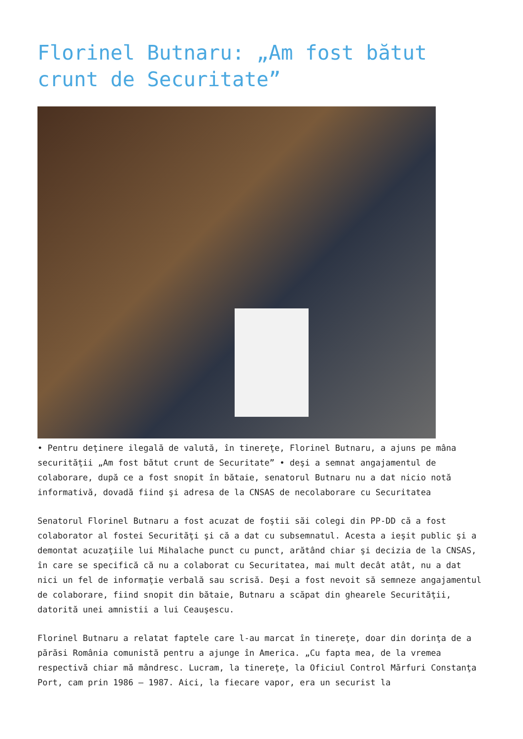Florinel Butnaru: „Am fost bătut crunt de Securitate”
• Pentru deţinere ilegală de valută, în tinereţe, Florinel Butnaru, a ajuns pe mâna securităţii „Am fost bătut crunt de Securitate” • deşi a semnat angajamentul de colaborare, după ce a fost snopit în bătaie, senatorul Butnaru nu a dat nicio notă informativă, dovadă fiind şi adresa de la CNSAS de necolaborare cu Securitatea
Senatorul Florinel Butnaru a fost acuzat de foştii săi colegi din PP-DD că a fost colaborator al fostei Securităţi şi că a dat cu subsemnatul. Acesta a ieşit public şi a demontat acuzaţiile lui Mihalache punct cu punct, arătând chiar şi decizia de la CNSAS, în care se specifică că nu a colaborat cu Securitatea, mai mult decât atât, nu a dat nici un fel de informaţie verbală sau scrisă. Deşi a fost nevoit să semneze angajamentul de colaborare, fiind snopit din bătaie, Butnaru a scăpat din ghearele Securităţii, datorită unei amnistii a lui Ceauşescu.
Florinel Butnaru a relatat faptele care l-au marcat în tinereţe, doar din dorinţa de a părăsi România comunistă pentru a ajunge în America. „Cu fapta mea, de la vremea respectivă chiar mă mândresc. Lucram, la tinereţe, la Oficiul Control Mărfuri Constanţa Port, cam prin 1986 – 1987. Aici, la fiecare vapor, era un securist la